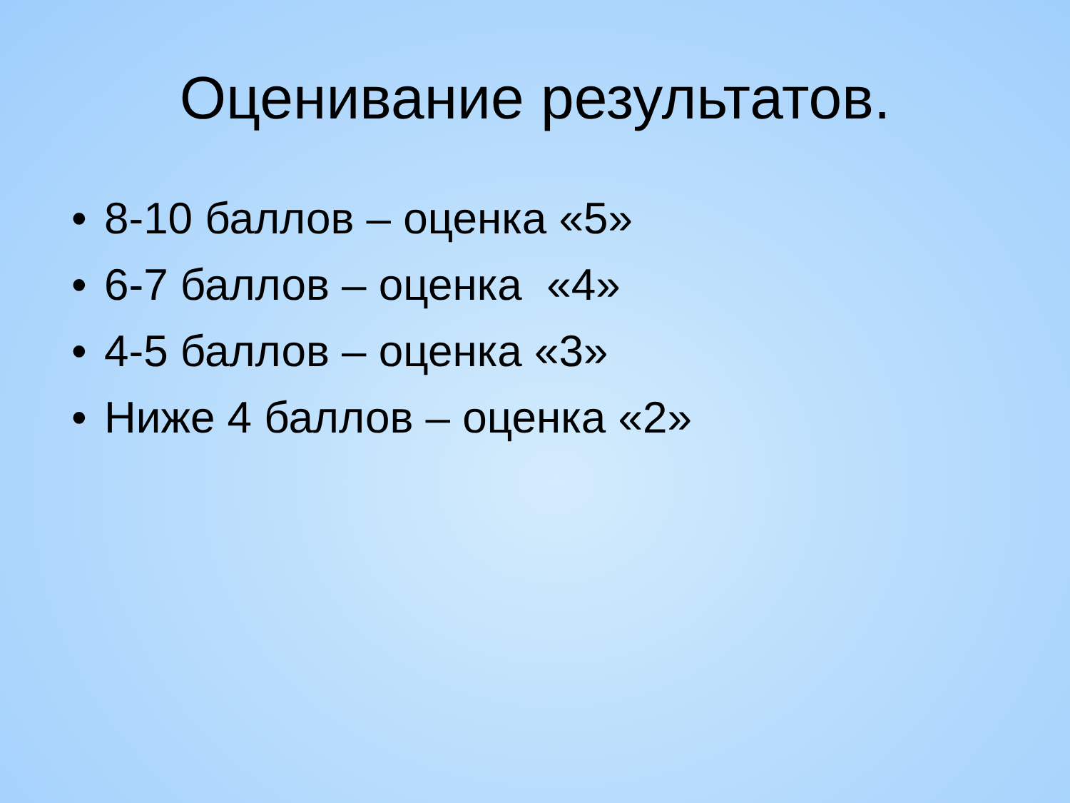Оценивание результатов.
• 8-10 баллов – оценка «5»
• 6-7 баллов – оценка «4»
• 4-5 баллов – оценка «3»
• Ниже 4 баллов – оценка «2»